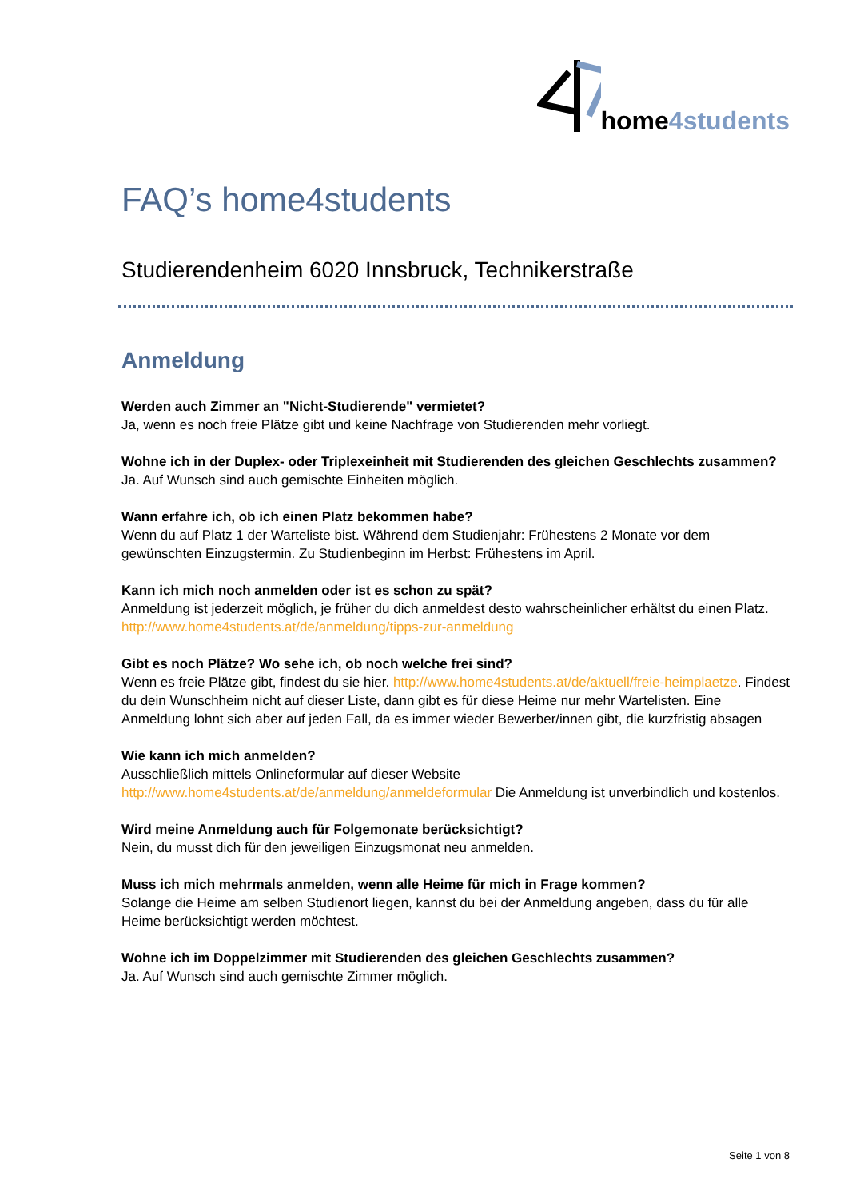home 4students
FAQ’s home4students
Studierendenheim 6020 Innsbruck, Technikerstraße
Anmeldung
Werden auch Zimmer an "Nicht-Studierende" vermietet?
Ja, wenn es noch freie Plätze gibt und keine Nachfrage von Studierenden mehr vorliegt.
Wohne ich in der Duplex- oder Triplexeinheit mit Studierenden des gleichen Geschlechts zusammen?
Ja. Auf Wunsch sind auch gemischte Einheiten möglich.
Wann erfahre ich, ob ich einen Platz bekommen habe?
Wenn du auf Platz 1 der Warteliste bist. Während dem Studienjahr: Frühestens 2 Monate vor dem gewünschten Einzugstermin. Zu Studienbeginn im Herbst: Frühestens im April.
Kann ich mich noch anmelden oder ist es schon zu spät?
Anmeldung ist jederzeit möglich, je früher du dich anmeldest desto wahrscheinlicher erhältst du einen Platz. http://www.home4students.at/de/anmeldung/tipps-zur-anmeldung
Gibt es noch Plätze? Wo sehe ich, ob noch welche frei sind?
Wenn es freie Plätze gibt, findest du sie hier. http://www.home4students.at/de/aktuell/freie-heimplaetze. Findest du dein Wunschheim nicht auf dieser Liste, dann gibt es für diese Heime nur mehr Wartelisten. Eine Anmeldung lohnt sich aber auf jeden Fall, da es immer wieder Bewerber/innen gibt, die kurzfristig absagen
Wie kann ich mich anmelden?
Ausschließlich mittels Onlineformular auf dieser Website http://www.home4students.at/de/anmeldung/anmeldeformular Die Anmeldung ist unverbindlich und kostenlos.
Wird meine Anmeldung auch für Folgemonate berücksichtigt?
Nein, du musst dich für den jeweiligen Einzugsmonat neu anmelden.
Muss ich mich mehrmals anmelden, wenn alle Heime für mich in Frage kommen?
Solange die Heime am selben Studienort liegen, kannst du bei der Anmeldung angeben, dass du für alle Heime berücksichtigt werden möchtest.
Wohne ich im Doppelzimmer mit Studierenden des gleichen Geschlechts zusammen?
Ja. Auf Wunsch sind auch gemischte Zimmer möglich.
Seite 1 von 8